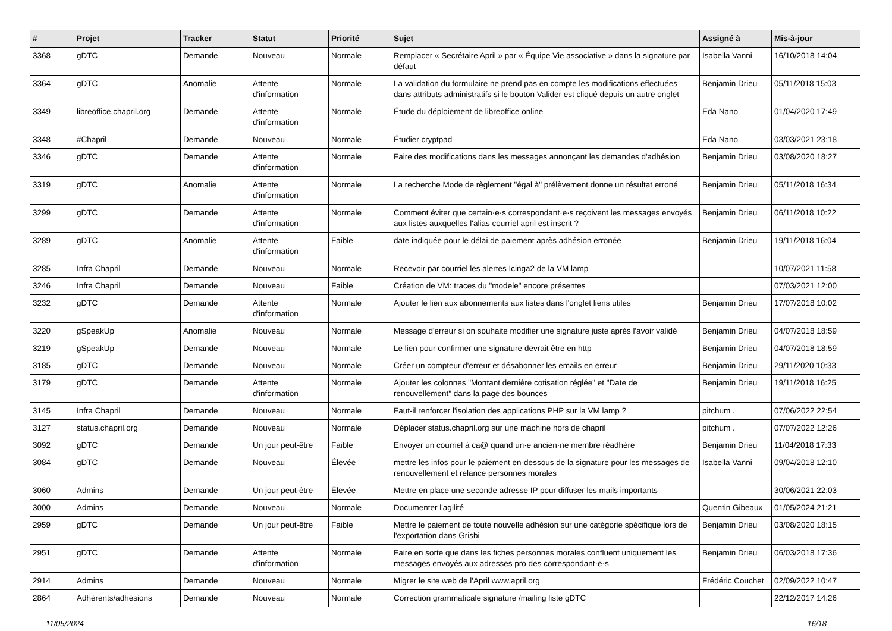| # | Projet | Tracker | Statut | Priorité | Sujet | Assigné à | Mis-à-jour |
| --- | --- | --- | --- | --- | --- | --- | --- |
| 3368 | gDTC | Demande | Nouveau | Normale | Remplacer « Secrétaire April » par « Équipe Vie associative » dans la signature par défaut | Isabella Vanni | 16/10/2018 14:04 |
| 3364 | gDTC | Anomalie | Attente d'information | Normale | La validation du formulaire ne prend pas en compte les modifications effectuées dans attributs administratifs si le bouton Valider est cliqué depuis un autre onglet | Benjamin Drieu | 05/11/2018 15:03 |
| 3349 | libreoffice.chapril.org | Demande | Attente d'information | Normale | Étude du déploiement de libreoffice online | Eda Nano | 01/04/2020 17:49 |
| 3348 | #Chapril | Demande | Nouveau | Normale | Étudier cryptpad | Eda Nano | 03/03/2021 23:18 |
| 3346 | gDTC | Demande | Attente d'information | Normale | Faire des modifications dans les messages annonçant les demandes d'adhésion | Benjamin Drieu | 03/08/2020 18:27 |
| 3319 | gDTC | Anomalie | Attente d'information | Normale | La recherche Mode de règlement "égal à" prélèvement donne un résultat erroné | Benjamin Drieu | 05/11/2018 16:34 |
| 3299 | gDTC | Demande | Attente d'information | Normale | Comment éviter que certain·e·s correspondant·e·s reçoivent les messages envoyés aux listes auxquelles l'alias courriel april est inscrit ? | Benjamin Drieu | 06/11/2018 10:22 |
| 3289 | gDTC | Anomalie | Attente d'information | Faible | date indiquée pour le délai de paiement après adhésion erronée | Benjamin Drieu | 19/11/2018 16:04 |
| 3285 | Infra Chapril | Demande | Nouveau | Normale | Recevoir par courriel les alertes Icinga2 de la VM lamp | | 10/07/2021 11:58 |
| 3246 | Infra Chapril | Demande | Nouveau | Faible | Création de VM: traces du "modele" encore présentes | | 07/03/2021 12:00 |
| 3232 | gDTC | Demande | Attente d'information | Normale | Ajouter le lien aux abonnements aux listes dans l'onglet liens utiles | Benjamin Drieu | 17/07/2018 10:02 |
| 3220 | gSpeakUp | Anomalie | Nouveau | Normale | Message d'erreur si on souhaite modifier une signature juste après l'avoir validé | Benjamin Drieu | 04/07/2018 18:59 |
| 3219 | gSpeakUp | Demande | Nouveau | Normale | Le lien pour confirmer une signature devrait être en http | Benjamin Drieu | 04/07/2018 18:59 |
| 3185 | gDTC | Demande | Nouveau | Normale | Créer un compteur d'erreur et désabonner les emails en erreur | Benjamin Drieu | 29/11/2020 10:33 |
| 3179 | gDTC | Demande | Attente d'information | Normale | Ajouter les colonnes "Montant dernière cotisation réglée" et "Date de renouvellement" dans la page des bounces | Benjamin Drieu | 19/11/2018 16:25 |
| 3145 | Infra Chapril | Demande | Nouveau | Normale | Faut-il renforcer l'isolation des applications PHP sur la VM lamp ? | pitchum . | 07/06/2022 22:54 |
| 3127 | status.chapril.org | Demande | Nouveau | Normale | Déplacer status.chapril.org sur une machine hors de chapril | pitchum . | 07/07/2022 12:26 |
| 3092 | gDTC | Demande | Un jour peut-être | Faible | Envoyer un courriel à ca@ quand un·e ancien·ne membre réadhère | Benjamin Drieu | 11/04/2018 17:33 |
| 3084 | gDTC | Demande | Nouveau | Élevée | mettre les infos pour le paiement en-dessous de la signature pour les messages de renouvellement et relance personnes morales | Isabella Vanni | 09/04/2018 12:10 |
| 3060 | Admins | Demande | Un jour peut-être | Élevée | Mettre en place une seconde adresse IP pour diffuser les mails importants | | 30/06/2021 22:03 |
| 3000 | Admins | Demande | Nouveau | Normale | Documenter l'agilité | Quentin Gibeaux | 01/05/2024 21:21 |
| 2959 | gDTC | Demande | Un jour peut-être | Faible | Mettre le paiement de toute nouvelle adhésion sur une catégorie spécifique lors de l'exportation dans Grisbi | Benjamin Drieu | 03/08/2020 18:15 |
| 2951 | gDTC | Demande | Attente d'information | Normale | Faire en sorte que dans les fiches personnes morales confluent uniquement les messages envoyés aux adresses pro des correspondant·e·s | Benjamin Drieu | 06/03/2018 17:36 |
| 2914 | Admins | Demande | Nouveau | Normale | Migrer le site web de l'April www.april.org | Frédéric Couchet | 02/09/2022 10:47 |
| 2864 | Adhérents/adhésions | Demande | Nouveau | Normale | Correction grammaticale signature /mailing liste gDTC | | 22/12/2017 14:26 |
11/05/2024 16/18